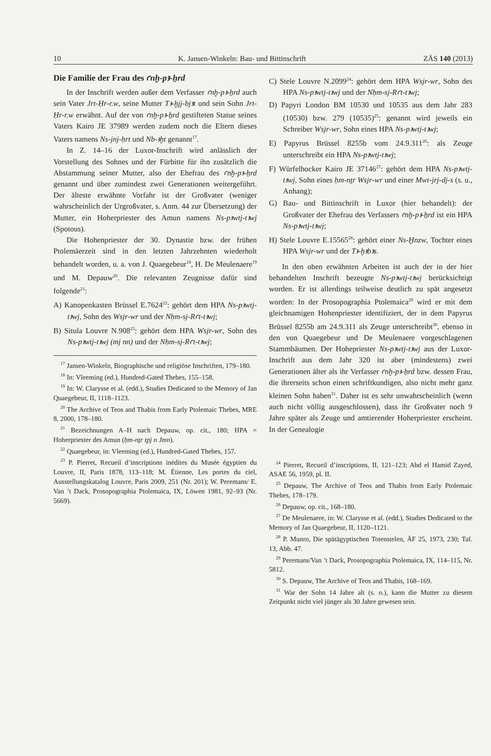10 K. Jansen-Winkeln: Bau- und Bittinschrift ZÄS 140 (2013)
Die Familie der Frau des ꜥnḫ-pꜣ-ẖrd
In der Inschrift werden außer dem Verfasser ꜥnḫ-pꜣ-ẖrd auch sein Vater Jrt-Ḥr-r.w, seine Mutter Tꜣ-ḫjj-bjꜣt und sein Sohn Jrt-Ḥr-r.w erwähnt. Auf der von ꜥnḫ-pꜣ-ẖrd gestifteten Statue seines Vaters Kairo JE 37989 werden zudem noch die Eltern dieses Vaters namens Ns-jnj-ḥrt und Nb-ꜣḫt genannt<sup>17</sup>.
In Z. 14–16 der Luxor-Inschrift wird anlässlich der Vorstellung des Sohnes und der Fürbitte für ihn zusätzlich die Abstammung seiner Mutter, also der Ehefrau des ꜥnḫ-pꜣ-ẖrd genannt und über zumindest zwei Generationen weitergeführt. Der älteste erwähnte Vorfahr ist der Großvater (weniger wahrscheinlich der Urgroßvater, s. Anm. 44 zur Übersetzung) der Mutter, ein Hoherpriester des Amun namens Ns-pꜣwtj-tꜣwj (Spotous).
Die Hohenpriester der 30. Dynastie bzw. der frühen Ptolemäerzeit sind in den letzten Jahrzehnten wiederholt behandelt worden, u. a. von J. Quaegebeur<sup>18</sup>, H. De Meulenaere<sup>19</sup> und M. Depauw<sup>20</sup>. Die relevanten Zeugnisse dafür sind folgende<sup>21</sup>:
A) Kanopenkasten Brüssel E.7624<sup>22</sup>: gehört dem HPA Ns-pꜣwtj-tꜣwj, Sohn des Wsjr-wr und der Nḥm-sj-Rꜥt-tꜣwj;
B) Situla Louvre N.908<sup>23</sup>: gehört dem HPA Wsjr-wr, Sohn des Ns-pꜣwtj-tꜣwj (mj nn) und der Nḥm-sj-Rꜥt-tꜣwj;
<sup>17</sup> Jansen-Winkeln, Biographische und religiöse Inschriften, 179–180.
<sup>18</sup> In: Vleeming (ed.), Hundred-Gated Thebes, 155–158.
<sup>19</sup> In: W. Clarysse et al. (edd.), Studies Dedicated to the Memory of Jan Quaegebeur, II, 1118–1123.
<sup>20</sup> The Archive of Teos and Thabis from Early Ptolemaic Thebes, MRE 8, 2000, 178–180.
<sup>21</sup> Bezeichnungen A–H nach Depauw, op. cit., 180; HPA = Hoherpriester des Amun (ḥm-nṯr tpj n Jmn).
<sup>22</sup> Quaegebeur, in: Vleeming (ed.), Hundred-Gated Thebes, 157.
<sup>23</sup> P. Pierret, Recueil d’inscriptions inédites du Musée égyptien du Louvre, II, Paris 1878, 113–118; M. Étienne, Les portes du ciel, Ausstellungskatalog Louvre, Paris 2009, 251 (Nr. 201); W. Peremans/ E. Van ’t Dack, Prosopographia Ptolemaica, IX, Löwen 1981, 92–93 (Nr. 5669).
C) Stele Louvre N.2099<sup>24</sup>: gehört dem HPA Wsjr-wr, Sohn des HPA Ns-pꜣwtj-tꜣwj und der Nḥm-sj-Rꜥt-tꜣwj;
D) Papyri London BM 10530 und 10535 aus dem Jahr 283 (10530) bzw. 279 (10535)<sup>25</sup>: genannt wird jeweils ein Schreiber Wsjr-wr, Sohn eines HPA Ns-pꜣwtj-tꜣwj;
E) Papyrus Brüssel 8255b vom 24.9.311<sup>26</sup>: als Zeuge unterschreibt ein HPA Ns-pꜣwtj-tꜣwj;
F) Würfelhocker Kairo JE 37146<sup>27</sup>: gehört dem HPA Ns-pꜣwtj-tꜣwj, Sohn eines ḥm-nṯr Wsjr-wr und einer Mwt-jrj-dj-s (s. u., Anhang);
G) Bau- und Bittinschrift in Luxor (hier behandelt): der Großvater der Ehefrau des Verfassers ꜥnḫ-pꜣ-ẖrd ist ein HPA Ns-pꜣwtj-tꜣwj;
H) Stele Louvre E.15565<sup>28</sup>: gehört einer Ns-Ḫnzw, Tochter eines HPA Wsjr-wr und der Tꜣ-ḫꜣbꜣs.
In den oben erwähnten Arbeiten ist auch der in der hier behandelten Inschrift bezeugte Ns-pꜣwtj-tꜣwj berücksichtigt worden. Er ist allerdings teilweise deutlich zu spät angesetzt worden: In der Prosopographia Ptolemaica<sup>29</sup> wird er mit dem gleichnamigen Hohenpriester identifiziert, der in dem Papyrus Brüssel 8255b am 24.9.311 als Zeuge unterschreibt<sup>30</sup>, ebenso in den von Quaegebeur und De Meulenaere vorgeschlagenen Stammbäumen. Der Hohepriester Ns-pꜣwtj-tꜣwj aus der Luxor-Inschrift aus dem Jahr 320 ist aber (mindestens) zwei Generationen älter als ihr Verfasser ꜥnḫ-pꜣ-ẖrd bzw. dessen Frau, die ihrerseits schon einen schriftkundigen, also nicht mehr ganz kleinen Sohn haben<sup>31</sup>. Daher ist es sehr unwahrscheinlich (wenn auch nicht völlig ausgeschlossen), dass ihr Großvater noch 9 Jahre später als Zeuge und amtierender Hoherpriester erscheint. In der Genealogie
<sup>24</sup> Pierret, Recueil d’inscriptions, II, 121–123; Abd el Hamid Zayed, ASAE 56, 1959, pl. II.
<sup>25</sup> Depauw, The Archive of Teos and Thabis from Early Ptolemaic Thebes, 178–179.
<sup>26</sup> Depauw, op. cit., 168–180.
<sup>27</sup> De Meulenaere, in: W. Clarysse et al. (edd.), Studies Dedicated to the Memory of Jan Quaegebeur, II, 1120–1121.
<sup>28</sup> P. Munro, Die spätägyptischen Totenstelen, ÄF 25, 1973, 230; Taf. 13, Abb. 47.
<sup>29</sup> Peremans/Van ’t Dack, Prosopographia Ptolemaica, IX, 114–115, Nr. 5812.
<sup>30</sup> S. Depauw, The Archive of Teos and Thabis, 168–169.
<sup>31</sup> War der Sohn 14 Jahre alt (s. o.), kann die Mutter zu diesem Zeitpunkt nicht viel jünger als 30 Jahre gewesen sein.